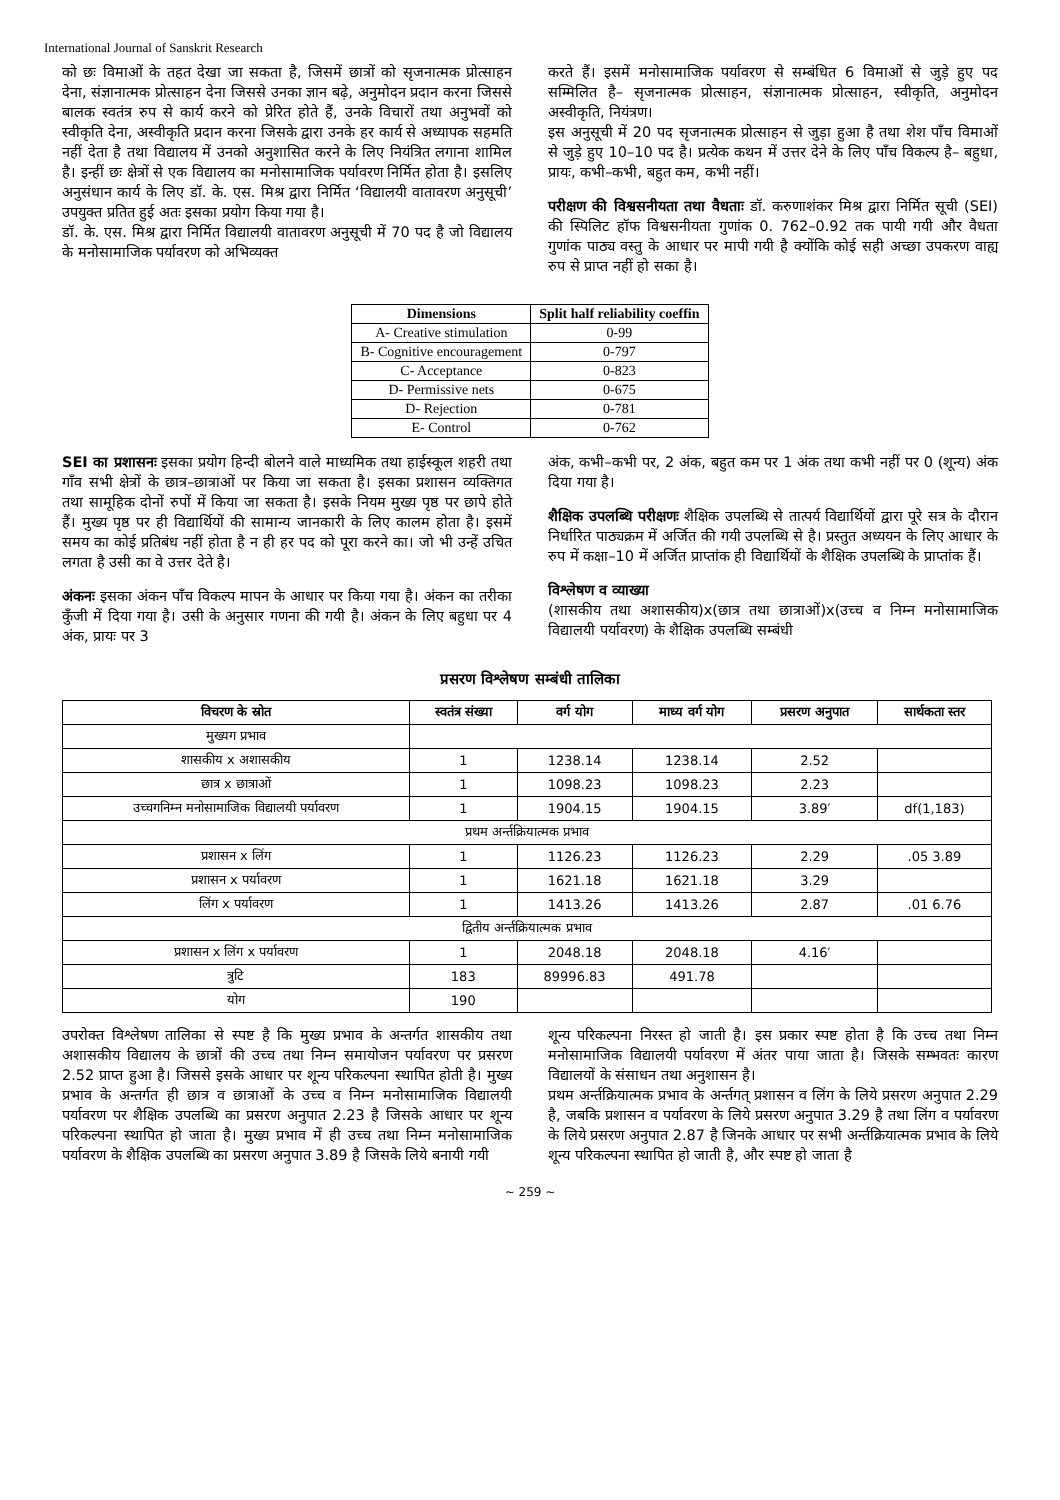International Journal of Sanskrit Research
को छः विमाओं के तहत देखा जा सकता है, जिसमें छात्रों को सृजनात्मक प्रोत्साहन देना, संज्ञानात्मक प्रोत्साहन देना जिससे उनका ज्ञान बढ़े, अनुमोदन प्रदान करना जिससे बालक स्वतंत्र रुप से कार्य करने को प्रेरित होते हैं, उनके विचारों तथा अनुभवों को स्वीकृति देना, अस्वीकृति प्रदान करना जिसके द्वारा उनके हर कार्य से अध्यापक सहमति नहीं देता है तथा विद्यालय में उनको अनुशासित करने के लिए नियंत्रित लगाना शामिल है। इन्हीं छः क्षेत्रों से एक विद्यालय का मनोसामाजिक पर्यावरण निर्मित होता है। इसलिए अनुसंधान कार्य के लिए डॉ. के. एस. मिश्र द्वारा निर्मित ‘विद्यालयी वातावरण अनुसूची’ उपयुक्त प्रतित हुई अतः इसका प्रयोग किया गया है।
डॉ. के. एस. मिश्र द्वारा निर्मित विद्यालयी वातावरण अनुसूची में 70 पद है जो विद्यालय के मनोसामाजिक पर्यावरण को अभिव्यक्त
करते हैं। इसमें मनोसामाजिक पर्यावरण से सम्बंधित 6 विमाओं से जुड़े हुए पद सम्मिलित है– सृजनात्मक प्रोत्साहन, संज्ञानात्मक प्रोत्साहन, स्वीकृति, अनुमोदन अस्वीकृति, नियंत्रण।
इस अनुसूची में 20 पद सृजनात्मक प्रोत्साहन से जुड़ा हुआ है तथा शेश पाँच विमाओं से जुड़े हुए 10–10 पद है। प्रत्येक कथन में उत्तर देने के लिए पाँच विकल्प है– बहुधा, प्रायः, कभी–कभी, बहुत कम, कभी नहीं।
परीक्षण की विश्वसनीयता तथा वैधताः डॉ. करुणाशंकर मिश्र द्वारा निर्मित सूची (SEI) की स्पिलिट हॉफ विश्वसनीयता गुणांक 0. 762–0.92 तक पायी गयी और वैधता गुणांक पाठ्य वस्तु के आधार पर मापी गयी है क्योंकि कोई सही अच्छा उपकरण वाह्य रुप से प्राप्त नहीं हो सका है।
| Dimensions | Split half reliability coeffin |
| --- | --- |
| A- Creative stimulation | 0-99 |
| B- Cognitive encouragement | 0-797 |
| C- Acceptance | 0-823 |
| D- Permissive nets | 0-675 |
| D- Rejection | 0-781 |
| E- Control | 0-762 |
SEI का प्रशासनः इसका प्रयोग हिन्दी बोलने वाले माध्यमिक तथा हाईस्कूल शहरी तथा गाँव सभी क्षेत्रों के छात्र–छात्राओं पर किया जा सकता है। इसका प्रशासन व्यक्तिगत तथा सामूहिक दोनों रुपों में किया जा सकता है। इसके नियम मुख्य पृष्ठ पर छापे होते हैं। मुख्य पृष्ठ पर ही विद्यार्थियों की सामान्य जानकारी के लिए कालम होता है। इसमें समय का कोई प्रतिबंध नहीं होता है न ही हर पद को पूरा करने का। जो भी उन्हें उचित लगता है उसी का वे उत्तर देते है।
अंकनः इसका अंकन पाँच विकल्प मापन के आधार पर किया गया है। अंकन का तरीका कुँजी में दिया गया है। उसी के अनुसार गणना की गयी है। अंकन के लिए बहुधा पर 4 अंक, प्रायः पर 3
अंक, कभी–कभी पर, 2 अंक, बहुत कम पर 1 अंक तथा कभी नहीं पर 0 (शून्य) अंक दिया गया है।
शैक्षिक उपलब्धि परीक्षणः शैक्षिक उपलब्धि से तात्पर्य विद्यार्थियों द्वारा पूरे सत्र के दौरान निर्धारित पाठ्यक्रम में अर्जित की गयी उपलब्धि से है। प्रस्तुत अध्ययन के लिए आधार के रुप में कक्षा–10 में अर्जित प्राप्तांक ही विद्यार्थियों के शैक्षिक उपलब्धि के प्राप्तांक हैं।
विश्लेषण व व्याख्या
(शासकीय तथा अशासकीय)x(छात्र तथा छात्राओं)x(उच्च व निम्न मनोसामाजिक विद्यालयी पर्यावरण) के शैक्षिक उपलब्धि सम्बंधी
प्रसरण विश्लेषण सम्बंधी तालिका
| विचरण के स्रोत | स्वतंत्र संख्या | वर्ग योग | माध्य वर्ग योग | प्रसरण अनुपात | सार्थकता स्तर |
| --- | --- | --- | --- | --- | --- |
| मुख्यग प्रभाव | | | | | |
| शासकीय x अशासकीय | 1 | 1238.14 | 1238.14 | 2.52 | |
| छात्र x छात्राओं | 1 | 1098.23 | 1098.23 | 2.23 | |
| उच्चगनिम्न मनोसामाजिक विद्यालयी पर्यावरण | 1 | 1904.15 | 1904.15 | 3.89′ | df(1,183) |
| प्रथम अर्न्तक्रियात्मक प्रभाव | | | | | |
| प्रशासन x लिंग | 1 | 1126.23 | 1126.23 | 2.29 | .05 3.89 |
| प्रशासन x पर्यावरण | 1 | 1621.18 | 1621.18 | 3.29 | |
| लिंग x पर्यावरण | 1 | 1413.26 | 1413.26 | 2.87 | .01 6.76 |
| द्वितीय अर्न्तक्रियात्मक प्रभाव | | | | | |
| प्रशासन x लिंग x पर्यावरण | 1 | 2048.18 | 2048.18 | 4.16′ | |
| त्रुटि | 183 | 89996.83 | 491.78 | | |
| योग | 190 | | | | |
उपरोक्त विश्लेषण तालिका से स्पष्ट है कि मुख्य प्रभाव के अन्तर्गत शासकीय तथा अशासकीय विद्यालय के छात्रों की उच्च तथा निम्न समायोजन पर्यावरण पर प्रसरण 2.52 प्राप्त हुआ है। जिससे इसके आधार पर शून्य परिकल्पना स्थापित होती है। मुख्य प्रभाव के अन्तर्गत ही छात्र व छात्राओं के उच्च व निम्न मनोसामाजिक विद्यालयी पर्यावरण पर शैक्षिक उपलब्धि का प्रसरण अनुपात 2.23 है जिसके आधार पर शून्य परिकल्पना स्थापित हो जाता है। मुख्य प्रभाव में ही उच्च तथा निम्न मनोसामाजिक पर्यावरण के शैक्षिक उपलब्धि का प्रसरण अनुपात 3.89 है जिसके लिये बनायी गयी
शून्य परिकल्पना निरस्त हो जाती है। इस प्रकार स्पष्ट होता है कि उच्च तथा निम्न मनोसामाजिक विद्यालयी पर्यावरण में अंतर पाया जाता है। जिसके सम्भवतः कारण विद्यालयों के संसाधन तथा अनुशासन है।
प्रथम अर्न्तक्रियात्मक प्रभाव के अर्न्तगत् प्रशासन व लिंग के लिये प्रसरण अनुपात 2.29 है, जबकि प्रशासन व पर्यावरण के लिये प्रसरण अनुपात 3.29 है तथा लिंग व पर्यावरण के लिये प्रसरण अनुपात 2.87 है जिनके आधार पर सभी अर्न्तक्रियात्मक प्रभाव के लिये शून्य परिकल्पना स्थापित हो जाती है, और स्पष्ट हो जाता है
~ 259 ~